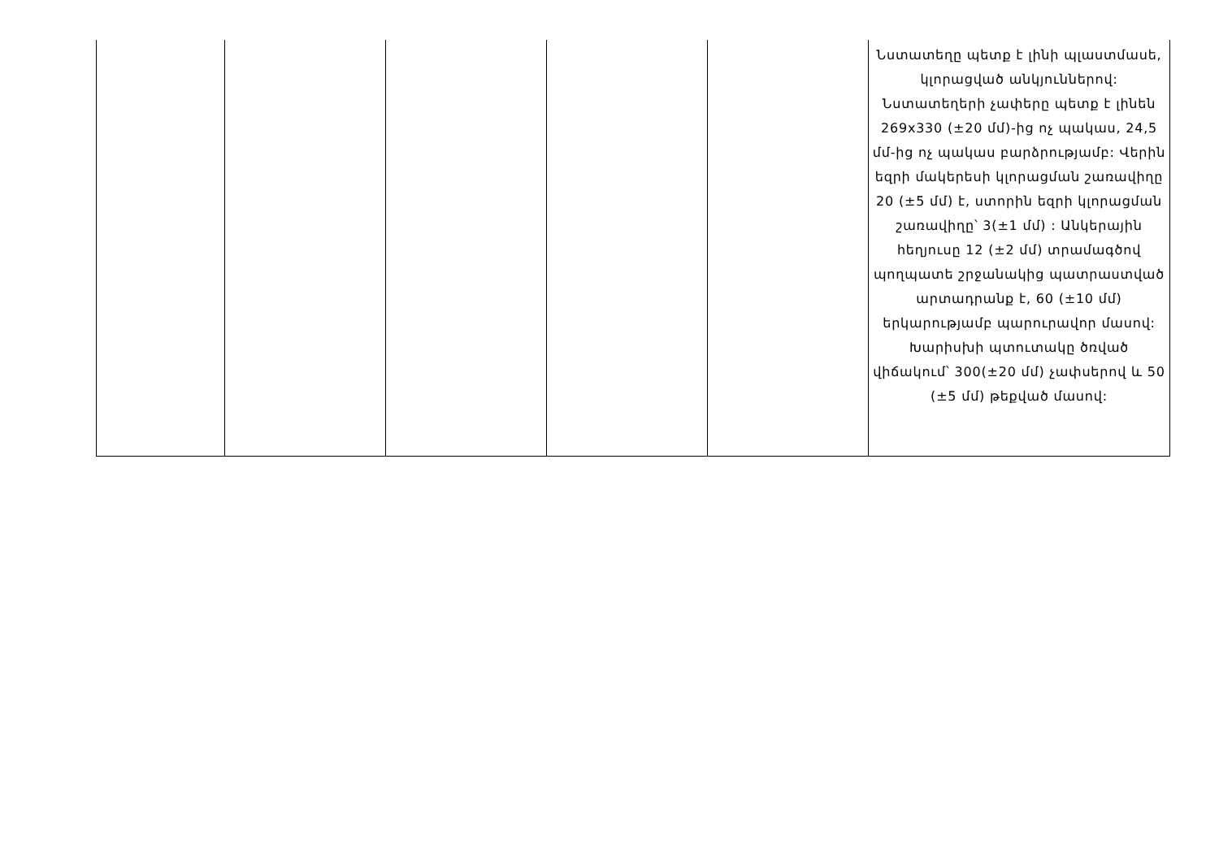| | | | | | Նստատեղը պետք է լինի պլաստմասե, կլորացված անկյուններով: Նստատեղերի չափերը պետք է լինեն 269x330 (±20 մմ)-ից ոչ պակաս, 24,5 մմ-ից ոչ պակաս բարձրությամբ: Վերին եզրի մակերեսի կլորացման շառավիղը 20 (±5 մմ) է, ստորին եզրի կլորացման շառավիղը՝ 3(±1 մմ) : Անկերային հեղյուսը 12 (±2 մմ) տրամագծով պողպատե շրջանակից պատրաստված արտադրանք է, 60 (±10 մմ) երկարությամբ պարուրավոր մասով: Խարիսխի պտուտակը ծռված վիճակում՝ 300(±20 մմ) չափսերով և 50 (±5 մմ) թեքված մասով: |